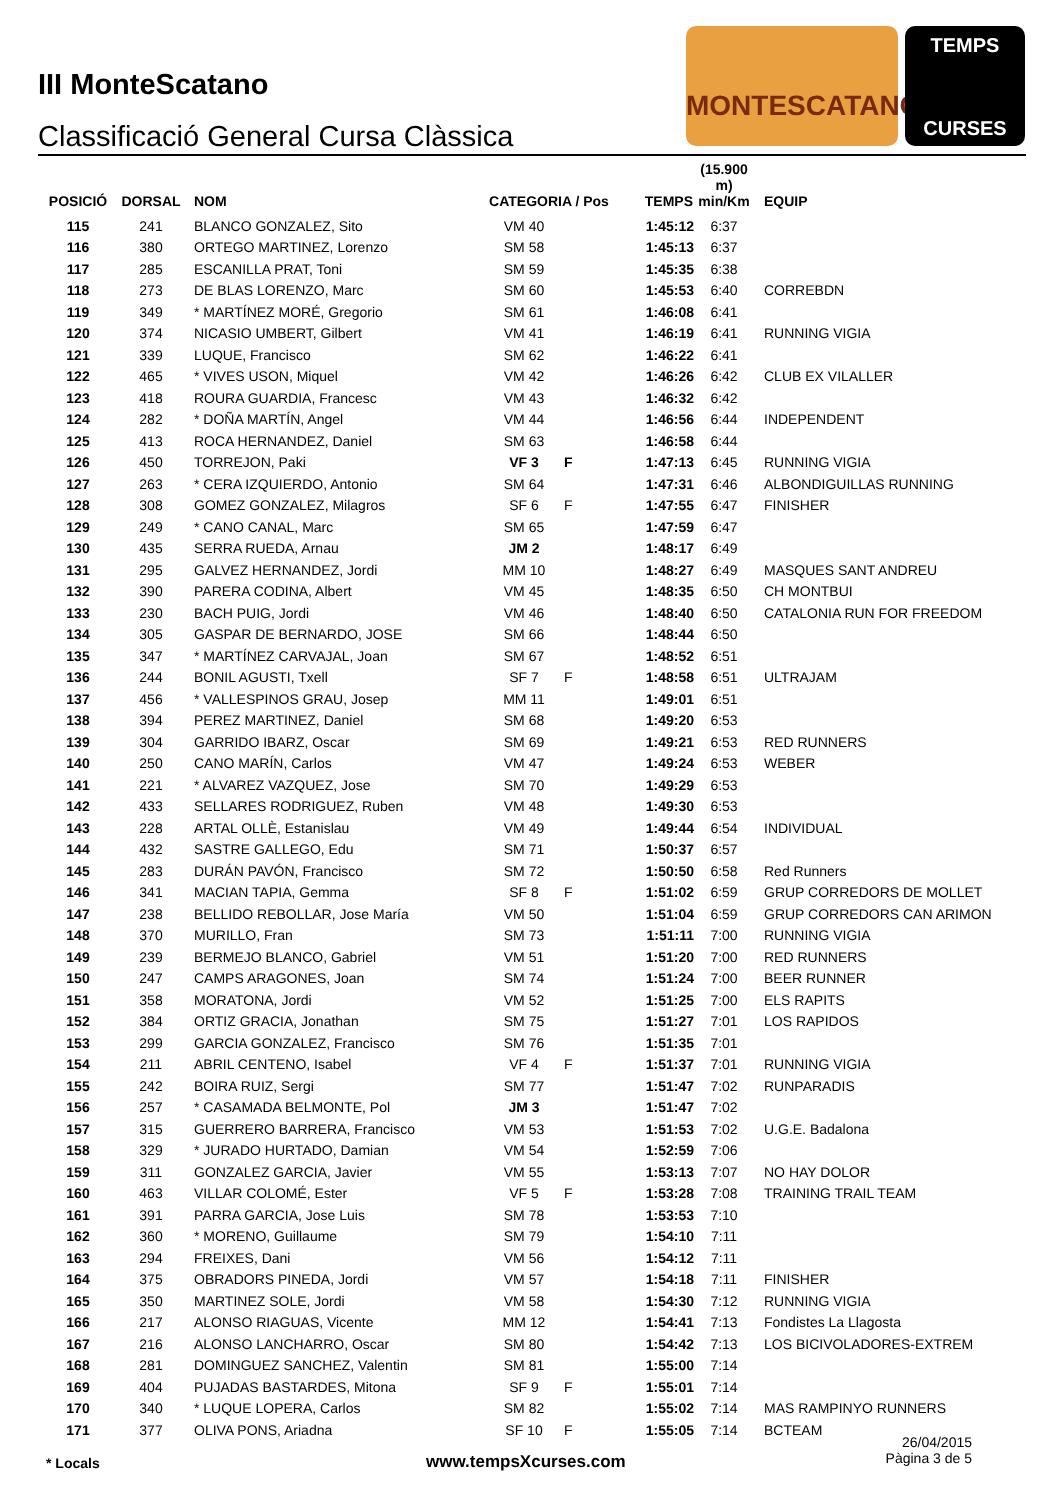III MonteScatano
Classificació General Cursa Clàssica
MONTESCATANO
TEMPS
CURSES
| POSICIÓ | DORSAL | NOM | CATEGORIA / Pos | | TEMPS | (15.900 m) min/Km | EQUIP |
| --- | --- | --- | --- | --- | --- | --- | --- |
| 115 | 241 | BLANCO GONZALEZ, Sito | VM 40 | | 1:45:12 | 6:37 | |
| 116 | 380 | ORTEGO MARTINEZ, Lorenzo | SM 58 | | 1:45:13 | 6:37 | |
| 117 | 285 | ESCANILLA PRAT, Toni | SM 59 | | 1:45:35 | 6:38 | |
| 118 | 273 | DE BLAS LORENZO, Marc | SM 60 | | 1:45:53 | 6:40 | CORREBDN |
| 119 | 349 | * MARTÍNEZ MORÉ, Gregorio | SM 61 | | 1:46:08 | 6:41 | |
| 120 | 374 | NICASIO UMBERT, Gilbert | VM 41 | | 1:46:19 | 6:41 | RUNNING VIGIA |
| 121 | 339 | LUQUE, Francisco | SM 62 | | 1:46:22 | 6:41 | |
| 122 | 465 | * VIVES USON, Miquel | VM 42 | | 1:46:26 | 6:42 | CLUB EX VILALLER |
| 123 | 418 | ROURA GUARDIA, Francesc | VM 43 | | 1:46:32 | 6:42 | |
| 124 | 282 | * DOÑA MARTÍN, Angel | VM 44 | | 1:46:56 | 6:44 | INDEPENDENT |
| 125 | 413 | ROCA HERNANDEZ, Daniel | SM 63 | | 1:46:58 | 6:44 | |
| 126 | 450 | TORREJON, Paki | VF 3 | F | 1:47:13 | 6:45 | RUNNING VIGIA |
| 127 | 263 | * CERA IZQUIERDO, Antonio | SM 64 | | 1:47:31 | 6:46 | ALBONDIGUILLAS RUNNING |
| 128 | 308 | GOMEZ GONZALEZ, Milagros | SF 6 | F | 1:47:55 | 6:47 | FINISHER |
| 129 | 249 | * CANO CANAL, Marc | SM 65 | | 1:47:59 | 6:47 | |
| 130 | 435 | SERRA RUEDA, Arnau | JM 2 | | 1:48:17 | 6:49 | |
| 131 | 295 | GALVEZ HERNANDEZ, Jordi | MM 10 | | 1:48:27 | 6:49 | MASQUES SANT ANDREU |
| 132 | 390 | PARERA CODINA, Albert | VM 45 | | 1:48:35 | 6:50 | CH MONTBUI |
| 133 | 230 | BACH PUIG, Jordi | VM 46 | | 1:48:40 | 6:50 | CATALONIA RUN FOR FREEDOM |
| 134 | 305 | GASPAR DE BERNARDO, JOSE | SM 66 | | 1:48:44 | 6:50 | |
| 135 | 347 | * MARTÍNEZ CARVAJAL, Joan | SM 67 | | 1:48:52 | 6:51 | |
| 136 | 244 | BONIL AGUSTI, Txell | SF 7 | F | 1:48:58 | 6:51 | ULTRAJAM |
| 137 | 456 | * VALLESPINOS GRAU, Josep | MM 11 | | 1:49:01 | 6:51 | |
| 138 | 394 | PEREZ MARTINEZ, Daniel | SM 68 | | 1:49:20 | 6:53 | |
| 139 | 304 | GARRIDO IBARZ, Oscar | SM 69 | | 1:49:21 | 6:53 | RED RUNNERS |
| 140 | 250 | CANO MARÍN, Carlos | VM 47 | | 1:49:24 | 6:53 | WEBER |
| 141 | 221 | * ALVAREZ VAZQUEZ, Jose | SM 70 | | 1:49:29 | 6:53 | |
| 142 | 433 | SELLARES RODRIGUEZ, Ruben | VM 48 | | 1:49:30 | 6:53 | |
| 143 | 228 | ARTAL OLLÈ, Estanislau | VM 49 | | 1:49:44 | 6:54 | INDIVIDUAL |
| 144 | 432 | SASTRE GALLEGO, Edu | SM 71 | | 1:50:37 | 6:57 | |
| 145 | 283 | DURÁN PAVÓN, Francisco | SM 72 | | 1:50:50 | 6:58 | Red Runners |
| 146 | 341 | MACIAN TAPIA, Gemma | SF 8 | F | 1:51:02 | 6:59 | GRUP CORREDORS DE MOLLET |
| 147 | 238 | BELLIDO REBOLLAR, Jose María | VM 50 | | 1:51:04 | 6:59 | GRUP CORREDORS CAN ARIMON |
| 148 | 370 | MURILLO, Fran | SM 73 | | 1:51:11 | 7:00 | RUNNING VIGIA |
| 149 | 239 | BERMEJO BLANCO, Gabriel | VM 51 | | 1:51:20 | 7:00 | RED RUNNERS |
| 150 | 247 | CAMPS ARAGONES, Joan | SM 74 | | 1:51:24 | 7:00 | BEER RUNNER |
| 151 | 358 | MORATONA, Jordi | VM 52 | | 1:51:25 | 7:00 | ELS RAPITS |
| 152 | 384 | ORTIZ GRACIA, Jonathan | SM 75 | | 1:51:27 | 7:01 | LOS RAPIDOS |
| 153 | 299 | GARCIA GONZALEZ, Francisco | SM 76 | | 1:51:35 | 7:01 | |
| 154 | 211 | ABRIL CENTENO, Isabel | VF 4 | F | 1:51:37 | 7:01 | RUNNING VIGIA |
| 155 | 242 | BOIRA RUIZ, Sergi | SM 77 | | 1:51:47 | 7:02 | RUNPARADIS |
| 156 | 257 | * CASAMADA BELMONTE, Pol | JM 3 | | 1:51:47 | 7:02 | |
| 157 | 315 | GUERRERO BARRERA, Francisco | VM 53 | | 1:51:53 | 7:02 | U.G.E. Badalona |
| 158 | 329 | * JURADO HURTADO, Damian | VM 54 | | 1:52:59 | 7:06 | |
| 159 | 311 | GONZALEZ GARCIA, Javier | VM 55 | | 1:53:13 | 7:07 | NO HAY DOLOR |
| 160 | 463 | VILLAR COLOMÉ, Ester | VF 5 | F | 1:53:28 | 7:08 | TRAINING TRAIL TEAM |
| 161 | 391 | PARRA GARCIA, Jose Luis | SM 78 | | 1:53:53 | 7:10 | |
| 162 | 360 | * MORENO, Guillaume | SM 79 | | 1:54:10 | 7:11 | |
| 163 | 294 | FREIXES, Dani | VM 56 | | 1:54:12 | 7:11 | |
| 164 | 375 | OBRADORS PINEDA, Jordi | VM 57 | | 1:54:18 | 7:11 | FINISHER |
| 165 | 350 | MARTINEZ SOLE, Jordi | VM 58 | | 1:54:30 | 7:12 | RUNNING VIGIA |
| 166 | 217 | ALONSO RIAGUAS, Vicente | MM 12 | | 1:54:41 | 7:13 | Fondistes La Llagosta |
| 167 | 216 | ALONSO LANCHARRO, Oscar | SM 80 | | 1:54:42 | 7:13 | LOS BICIVOLADORES-EXTREM |
| 168 | 281 | DOMINGUEZ SANCHEZ, Valentin | SM 81 | | 1:55:00 | 7:14 | |
| 169 | 404 | PUJADAS BASTARDES, Mitona | SF 9 | F | 1:55:01 | 7:14 | |
| 170 | 340 | * LUQUE LOPERA, Carlos | SM 82 | | 1:55:02 | 7:14 | MAS RAMPINYO RUNNERS |
| 171 | 377 | OLIVA PONS, Ariadna | SF 10 | F | 1:55:05 | 7:14 | BCTEAM |
* Locals www.tempsXcurses.com
26/04/2015
Pàgina 3 de 5